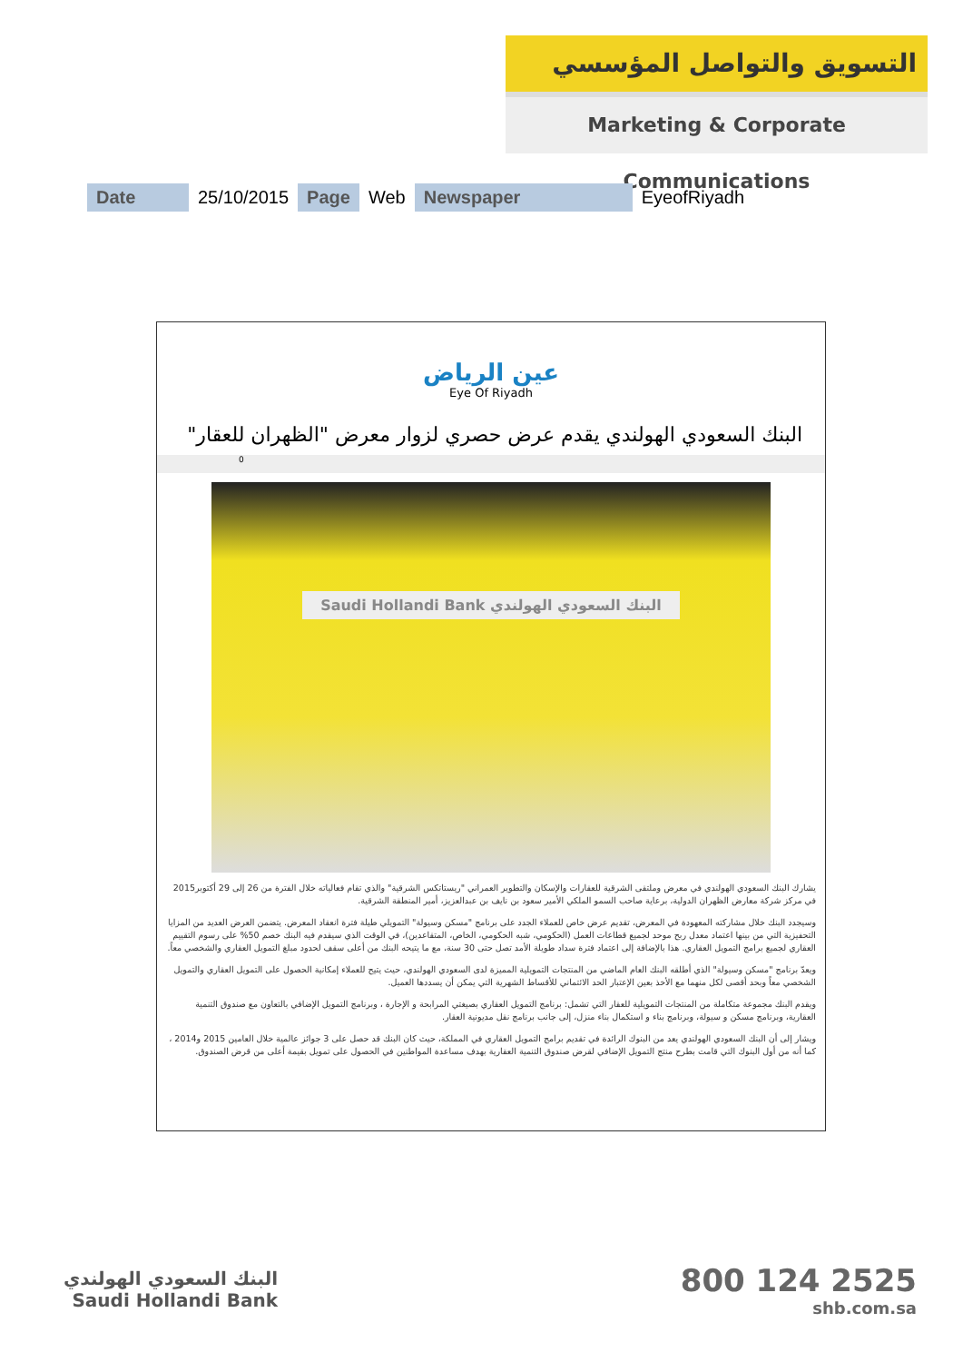التسويق والتواصل المؤسسي
Marketing & Corporate Communications
| Date | 25/10/2015 | Page | Web | Newspaper | EyeofRiyadh |
عين الرياض
Eye Of Riyadh
البنك السعودي الهولندي يقدم عرض حصري لزوار معرض "الظهران للعقار"
0
Saudi Hollandi Bank البنك السعودي الهولندي
يشارك البنك السعودي الهولندي في معرض وملتقى الشرقية للعقارات والإسكان والتطوير العمراني "ريستاتكس الشرقية" والذي تقام فعالياته خلال الفترة من 26 إلى 29 أكتوبر2015 في مركز شركة معارض الظهران الدولية، برعاية صاحب السمو الملكي الأمير سعود بن نايف بن عبدالعزيز، أمير المنطقة الشرقية.
وسيجدد البنك خلال مشاركته المعهودة في المعرض، تقديم عرض خاص للعملاء الجدد على برنامج "مسكن وسيولة" التمويلي طيلة فترة انعقاد المعرض. يتضمن العرض العديد من المزايا التحفيزية التي من بينها اعتماد معدل ربح موحد لجميع قطاعات العمل (الحكومي، شبه الحكومي، الخاص، المتقاعدين)، في الوقت الذي سيقدم فيه البنك خصم 50% على رسوم التقييم العقاري لجميع برامج التمويل العقاري. هذا بالإضافة إلى اعتماد فترة سداد طويلة الأمد تصل حتى 30 سنة، مع ما يتيحه البنك من أعلى سقف لحدود مبلغ التمويل العقاري والشخصي معاً.
ويعدّ برنامج "مسكن وسيولة" الذي أطلقه البنك العام الماضي من المنتجات التمويلية المميزة لدى السعودي الهولندي، حيث يتيح للعملاء إمكانية الحصول على التمويل العقاري والتمويل الشخصي معاً وبحد أقصى لكل منهما مع الأخذ بعين الإعتبار الحد الائتماني للأقساط الشهرية التي يمكن أن يسددها العميل.
ويقدم البنك مجموعة متكاملة من المنتجات التمويلية للعقار التي تشمل: برنامج التمويل العقاري بصيغتي المرابحة و الإجارة ، وبرنامج التمويل الإضافي بالتعاون مع صندوق التنمية العقارية، وبرنامج مسكن و سيولة، وبرنامج بناء و استكمال بناء منزل، إلى جانب برنامج نقل مديونية العقار.
ويشار إلى أن البنك السعودي الهولندي يعد من البنوك الرائدة في تقديم برامج التمويل العقاري في المملكة، حيث كان البنك قد حصل على 3 جوائز عالمية خلال العامين 2015 و2014 ، كما أنه من أول البنوك التي قامت بطرح منتج التمويل الإضافي لقرض صندوق التنمية العقارية بهدف مساعدة المواطنين في الحصول على تمويل بقيمة أعلى من قرض الصندوق.
البنك السعودي الهولندي
Saudi Hollandi Bank
800 124 2525
shb.com.sa